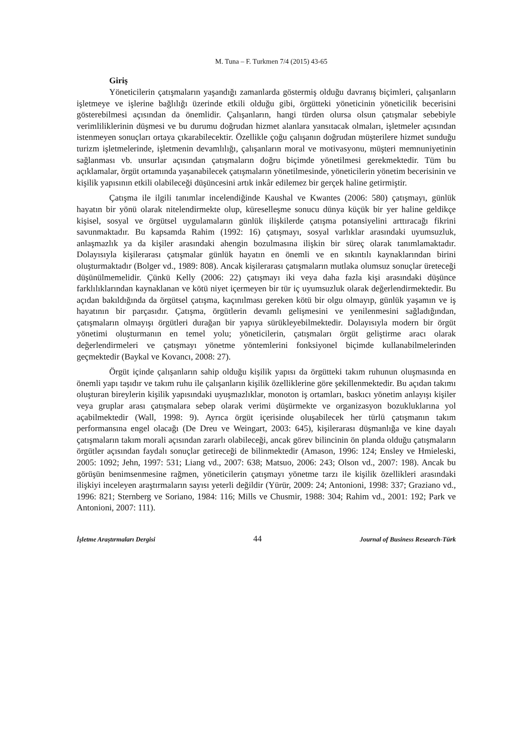M. Tuna – F. Turkmen 7/4 (2015) 43-65
Giriş
Yöneticilerin çatışmaların yaşandığı zamanlarda göstermiş olduğu davranış biçimleri, çalışanların işletmeye ve işlerine bağlılığı üzerinde etkili olduğu gibi, örgütteki yöneticinin yöneticilik becerisini gösterebilmesi açısından da önemlidir. Çalışanların, hangi türden olursa olsun çatışmalar sebebiyle verimliliklerinin düşmesi ve bu durumu doğrudan hizmet alanlara yansıtacak olmaları, işletmeler açısından istenmeyen sonuçları ortaya çıkarabilecektir. Özellikle çoğu çalışanın doğrudan müşterilere hizmet sunduğu turizm işletmelerinde, işletmenin devamlılığı, çalışanların moral ve motivasyonu, müşteri memnuniyetinin sağlanması vb. unsurlar açısından çatışmaların doğru biçimde yönetilmesi gerekmektedir. Tüm bu açıklamalar, örgüt ortamında yaşanabilecek çatışmaların yönetilmesinde, yöneticilerin yönetim becerisinin ve kişilik yapısının etkili olabileceği düşüncesini artık inkâr edilemez bir gerçek haline getirmiştir.
Çatışma ile ilgili tanımlar incelendiğinde Kaushal ve Kwantes (2006: 580) çatışmayı, günlük hayatın bir yönü olarak nitelendirmekte olup, küreselleşme sonucu dünya küçük bir yer haline geldikçe kişisel, sosyal ve örgütsel uygulamaların günlük ilişkilerde çatışma potansiyelini arttıracağı fikrini savunmaktadır. Bu kapsamda Rahim (1992: 16) çatışmayı, sosyal varlıklar arasındaki uyumsuzluk, anlaşmazlık ya da kişiler arasındaki ahengin bozulmasına ilişkin bir süreç olarak tanımlamaktadır. Dolayısıyla kişilerarası çatışmalar günlük hayatın en önemli ve en sıkıntılı kaynaklarından birini oluşturmaktadır (Bolger vd., 1989: 808). Ancak kişilerarası çatışmaların mutlaka olumsuz sonuçlar üreteceği düşünülmemelidir. Çünkü Kelly (2006: 22) çatışmayı iki veya daha fazla kişi arasındaki düşünce farklılıklarından kaynaklanan ve kötü niyet içermeyen bir tür iç uyumsuzluk olarak değerlendirmektedir. Bu açıdan bakıldığında da örgütsel çatışma, kaçınılması gereken kötü bir olgu olmayıp, günlük yaşamın ve iş hayatının bir parçasıdır. Çatışma, örgütlerin devamlı gelişmesini ve yenilenmesini sağladığından, çatışmaların olmayışı örgütleri durağan bir yapıya sürükleyebilmektedir. Dolayısıyla modern bir örgüt yönetimi oluşturmanın en temel yolu; yöneticilerin, çatışmaları örgüt geliştirme aracı olarak değerlendirmeleri ve çatışmayı yönetme yöntemlerini fonksiyonel biçimde kullanabilmelerinden geçmektedir (Baykal ve Kovancı, 2008: 27).
Örgüt içinde çalışanların sahip olduğu kişilik yapısı da örgütteki takım ruhunun oluşmasında en önemli yapı taşıdır ve takım ruhu ile çalışanların kişilik özelliklerine göre şekillenmektedir. Bu açıdan takımı oluşturan bireylerin kişilik yapısındaki uyuşmazlıklar, monoton iş ortamları, baskıcı yönetim anlayışı kişiler veya gruplar arası çatışmalara sebep olarak verimi düşürmekte ve organizasyon bozukluklarına yol açabilmektedir (Wall, 1998: 9). Ayrıca örgüt içerisinde oluşabilecek her türlü çatışmanın takım performansına engel olacağı (De Dreu ve Weingart, 2003: 645), kişilerarası düşmanlığa ve kine dayalı çatışmaların takım morali açısından zararlı olabileceği, ancak görev bilincinin ön planda olduğu çatışmaların örgütler açısından faydalı sonuçlar getireceği de bilinmektedir (Amason, 1996: 124; Ensley ve Hmieleski, 2005: 1092; Jehn, 1997: 531; Liang vd., 2007: 638; Matsuo, 2006: 243; Olson vd., 2007: 198). Ancak bu görüşün benimsenmesine rağmen, yöneticilerin çatışmayı yönetme tarzı ile kişilik özellikleri arasındaki ilişkiyi inceleyen araştırmaların sayısı yeterli değildir (Yürür, 2009: 24; Antonioni, 1998: 337; Graziano vd., 1996: 821; Sternberg ve Soriano, 1984: 116; Mills ve Chusmir, 1988: 304; Rahim vd., 2001: 192; Park ve Antonioni, 2007: 111).
İşletme Araştırmaları Dergisi 44 Journal of Business Research-Türk